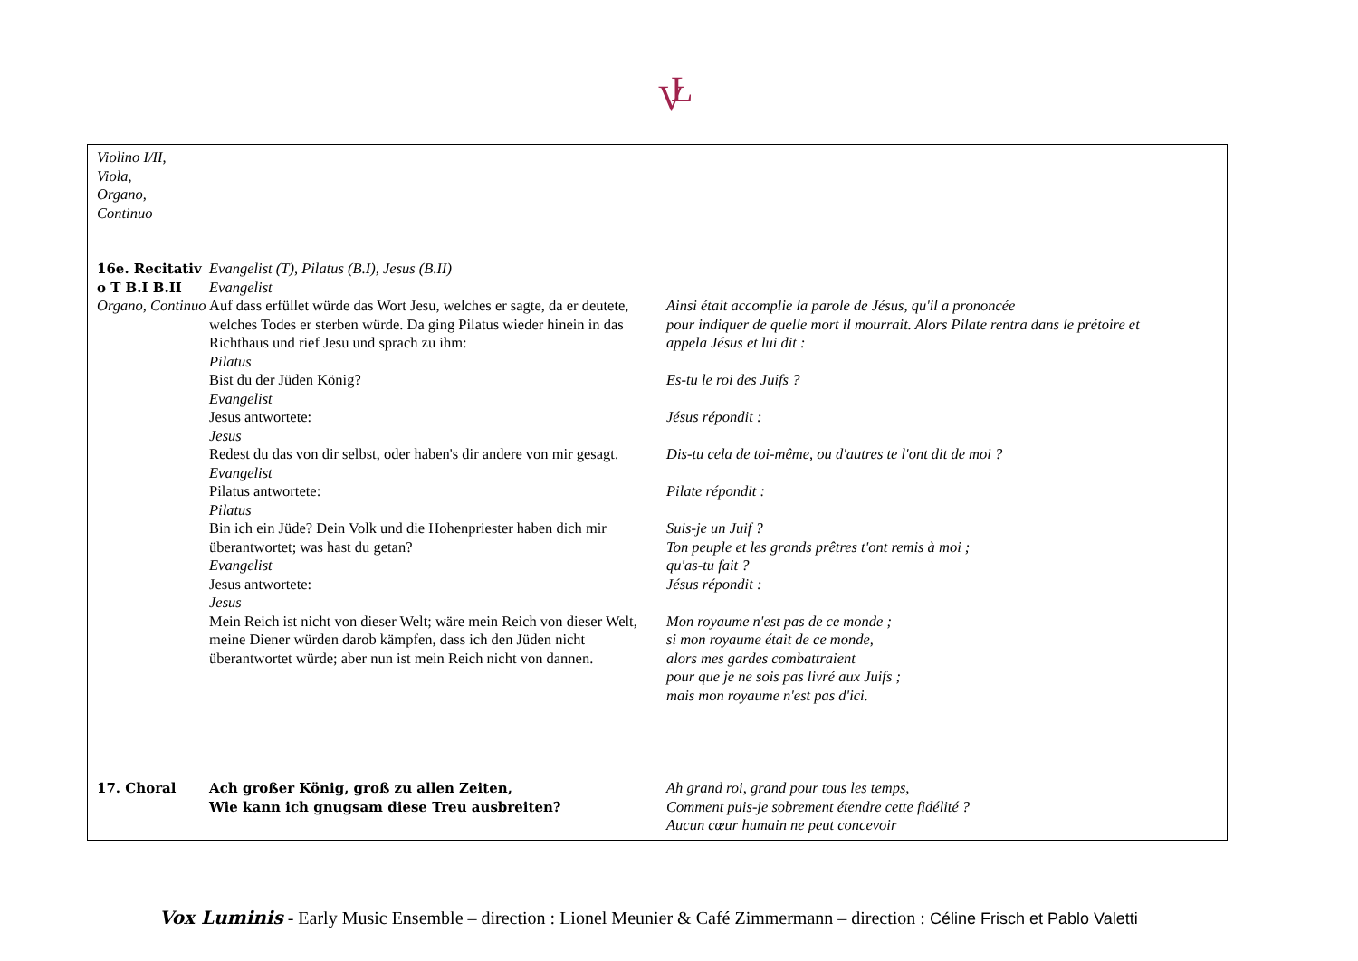V
L
| Violino I/II, Viola, Organo, Continuo | | |
| 16e. Recitativ o T B.I B.II Organo, Continuo | Evangelist (T), Pilatus (B.I), Jesus (B.II) Evangelist Auf dass erfüllet würde das Wort Jesu, welches er sagte, da er deutete, welches Todes er sterben würde. Da ging Pilatus wieder hinein in das Richthaus und rief Jesu und sprach zu ihm: Pilatus Bist du der Jüden König? Evangelist Jesus antwortete: Jesus Redest du das von dir selbst, oder haben's dir andere von mir gesagt. Evangelist Pilatus antwortete: Pilatus Bin ich ein Jüde? Dein Volk und die Hohenpriester haben dich mir überantwortet; was hast du getan? Evangelist Jesus antwortete: Jesus Mein Reich ist nicht von dieser Welt; wäre mein Reich von dieser Welt, meine Diener würden darob kämpfen, dass ich den Jüden nicht überantwortet würde; aber nun ist mein Reich nicht von dannen. | Ainsi était accomplie la parole de Jésus, qu'il a prononcée pour indiquer de quelle mort il mourrait. Alors Pilate rentra dans le prétoire et appela Jésus et lui dit : Es-tu le roi des Juifs ? Jésus répondit : Dis-tu cela de toi-même, ou d'autres te l'ont dit de moi ? Pilate répondit : Suis-je un Juif ? Ton peuple et les grands prêtres t'ont remis à moi ; qu'as-tu fait ? Jésus répondit : Mon royaume n'est pas de ce monde ; si mon royaume était de ce monde, alors mes gardes combattraient pour que je ne sois pas livré aux Juifs ; mais mon royaume n'est pas d'ici. |
| 17. Choral | Ach großer König, groß zu allen Zeiten, Wie kann ich gnugsam diese Treu ausbreiten? | Ah grand roi, grand pour tous les temps, Comment puis-je sobrement étendre cette fidélité ? Aucun cœur humain ne peut concevoir |
Vox Luminis - Early Music Ensemble – direction : Lionel Meunier & Café Zimmermann – direction : Céline Frisch et Pablo Valetti